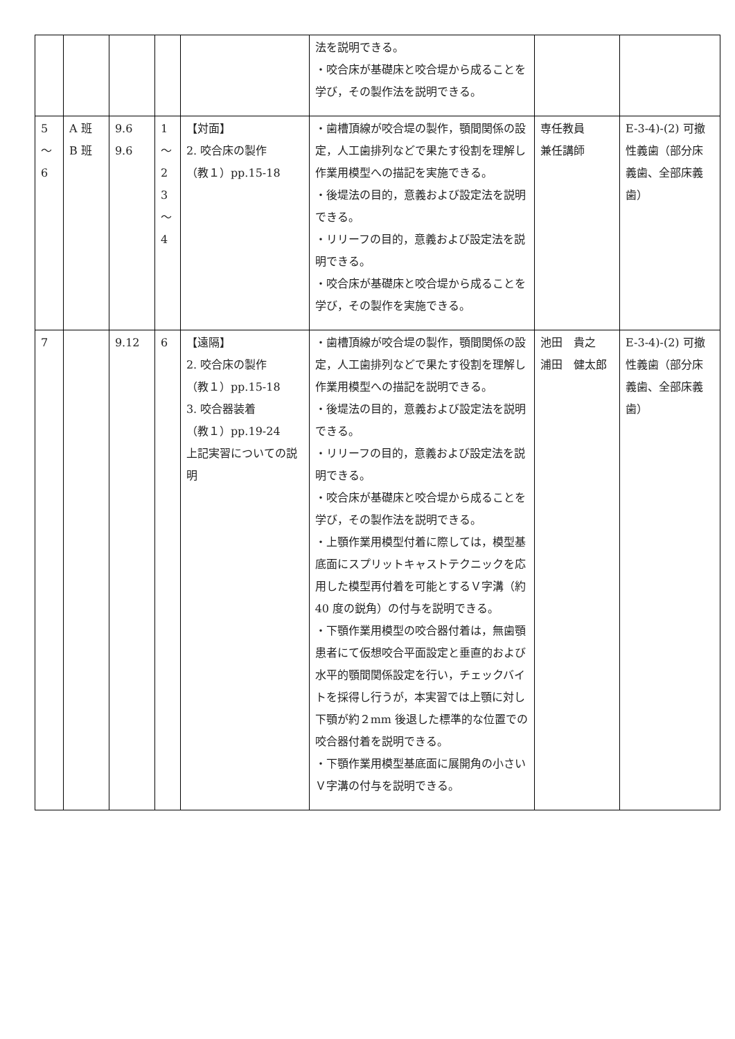| | | | | | 法を説明できる。 ・咬合床が基礎床と咬合堤から成ることを学び，その製作法を説明できる。 | | |
| 5 ～ 6 | A 班 B 班 | 9.6 9.6 | 1 ～ 2 3 ～ 4 | 【対面】 2. 咬合床の製作 （教１）pp.15-18 | ・歯槽頂線が咬合堤の製作，顎間関係の設定，人工歯排列などで果たす役割を理解し作業用模型への描記を実施できる。 ・後堤法の目的，意義および設定法を説明できる。 ・リリーフの目的，意義および設定法を説明できる。 ・咬合床が基礎床と咬合堤から成ることを学び，その製作を実施できる。 | 専任教員 兼任講師 | E-3-4)-(2) 可撤性義歯（部分床義歯、全部床義歯） |
| 7 | | 9.12 | 6 | 【遠隔】 2. 咬合床の製作 （教１）pp.15-18 3. 咬合器装着 （教１）pp.19-24 上記実習についての説明 | ・歯槽頂線が咬合堤の製作，顎間関係の設定，人工歯排列などで果たす役割を理解し作業用模型への描記を説明できる。 ・後堤法の目的，意義および設定法を説明できる。 ・リリーフの目的，意義および設定法を説明できる。 ・咬合床が基礎床と咬合堤から成ることを学び，その製作法を説明できる。 ・上顎作業用模型付着に際しては，模型基底面にスプリットキャストテクニックを応用した模型再付着を可能とするＶ字溝（約 40 度の鋭角）の付与を説明できる。 ・下顎作業用模型の咬合器付着は，無歯顎患者にて仮想咬合平面設定と垂直的および水平的顎間関係設定を行い，チェックバイトを採得し行うが，本実習では上顎に対し下顎が約２mm 後退した標準的な位置での咬合器付着を説明できる。 ・下顎作業用模型基底面に展開角の小さいＶ字溝の付与を説明できる。 | 池田 貴之 浦田 健太郎 | E-3-4)-(2) 可撤性義歯（部分床義歯、全部床義歯） |